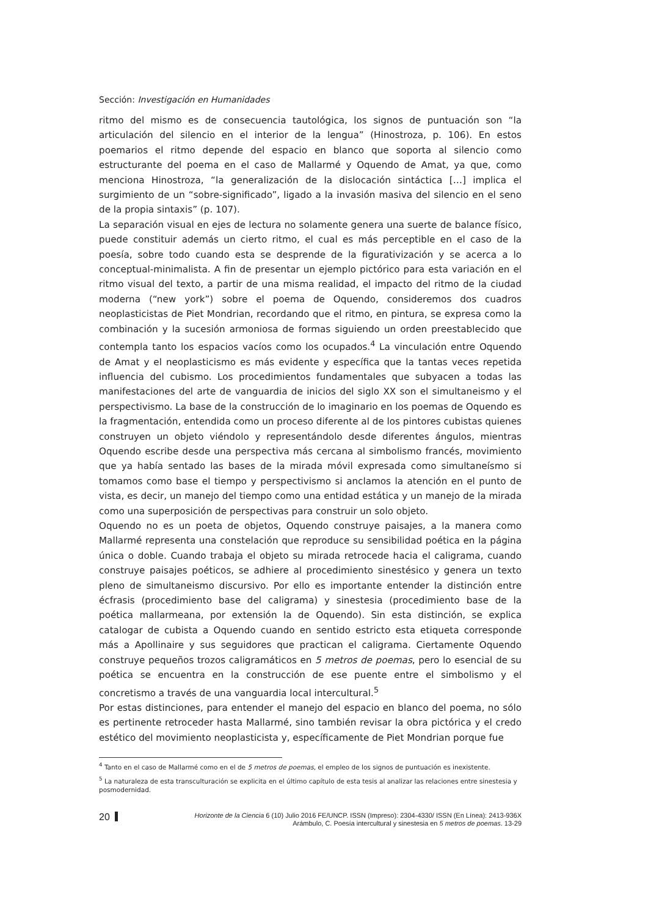Sección: Investigación en Humanidades
ritmo del mismo es de consecuencia tautológica, los signos de puntuación son “la articulación del silencio en el interior de la lengua” (Hinostroza, p. 106). En estos poemarios el ritmo depende del espacio en blanco que soporta al silencio como estructurante del poema en el caso de Mallarmé y Oquendo de Amat, ya que, como menciona Hinostroza, “la generalización de la dislocación sintáctica […] implica el surgimiento de un “sobre-significado”, ligado a la invasión masiva del silencio en el seno de la propia sintaxis” (p. 107).
La separación visual en ejes de lectura no solamente genera una suerte de balance físico, puede constituir además un cierto ritmo, el cual es más perceptible en el caso de la poesía, sobre todo cuando esta se desprende de la figurativización y se acerca a lo conceptual-minimalista. A fin de presentar un ejemplo pictórico para esta variación en el ritmo visual del texto, a partir de una misma realidad, el impacto del ritmo de la ciudad moderna (“new york”) sobre el poema de Oquendo, consideremos dos cuadros neoplasticistas de Piet Mondrian, recordando que el ritmo, en pintura, se expresa como la combinación y la sucesión armoniosa de formas siguiendo un orden preestablecido que contempla tanto los espacios vacíos como los ocupados.<sup>4</sup> La vinculación entre Oquendo de Amat y el neoplasticismo es más evidente y específica que la tantas veces repetida influencia del cubismo. Los procedimientos fundamentales que subyacen a todas las manifestaciones del arte de vanguardia de inicios del siglo XX son el simultaneismo y el perspectivismo. La base de la construcción de lo imaginario en los poemas de Oquendo es la fragmentación, entendida como un proceso diferente al de los pintores cubistas quienes construyen un objeto viéndolo y representándolo desde diferentes ángulos, mientras Oquendo escribe desde una perspectiva más cercana al simbolismo francés, movimiento que ya había sentado las bases de la mirada móvil expresada como simultaneísmo si tomamos como base el tiempo y perspectivismo si anclamos la atención en el punto de vista, es decir, un manejo del tiempo como una entidad estática y un manejo de la mirada como una superposición de perspectivas para construir un solo objeto.
Oquendo no es un poeta de objetos, Oquendo construye paisajes, a la manera como Mallarmé representa una constelación que reproduce su sensibilidad poética en la página única o doble. Cuando trabaja el objeto su mirada retrocede hacia el caligrama, cuando construye paisajes poéticos, se adhiere al procedimiento sinestésico y genera un texto pleno de simultaneismo discursivo. Por ello es importante entender la distinción entre écfrasis (procedimiento base del caligrama) y sinestesia (procedimiento base de la poética mallarmeana, por extensión la de Oquendo). Sin esta distinción, se explica catalogar de cubista a Oquendo cuando en sentido estricto esta etiqueta corresponde más a Apollinaire y sus seguidores que practican el caligrama. Ciertamente Oquendo construye pequeños trozos caligramáticos en 5 metros de poemas, pero lo esencial de su poética se encuentra en la construcción de ese puente entre el simbolismo y el concretismo a través de una vanguardia local intercultural.<sup>5</sup>
Por estas distinciones, para entender el manejo del espacio en blanco del poema, no sólo es pertinente retroceder hasta Mallarmé, sino también revisar la obra pictórica y el credo estético del movimiento neoplasticista y, específicamente de Piet Mondrian porque fue
<sup>4</sup> Tanto en el caso de Mallarmé como en el de 5 metros de poemas, el empleo de los signos de puntuación es inexistente.
<sup>5</sup> La naturaleza de esta transculturación se explicita en el último capítulo de esta tesis al analizar las relaciones entre sinestesia y posmodernidad.
20
Horizonte de la Ciencia 6 (10) Julio 2016 FE/UNCP. ISSN (Impreso): 2304-4330/ ISSN (En Línea): 2413-936X
Arámbulo, C. Poesía intercultural y sinestesia en 5 metros de poemas. 13-29